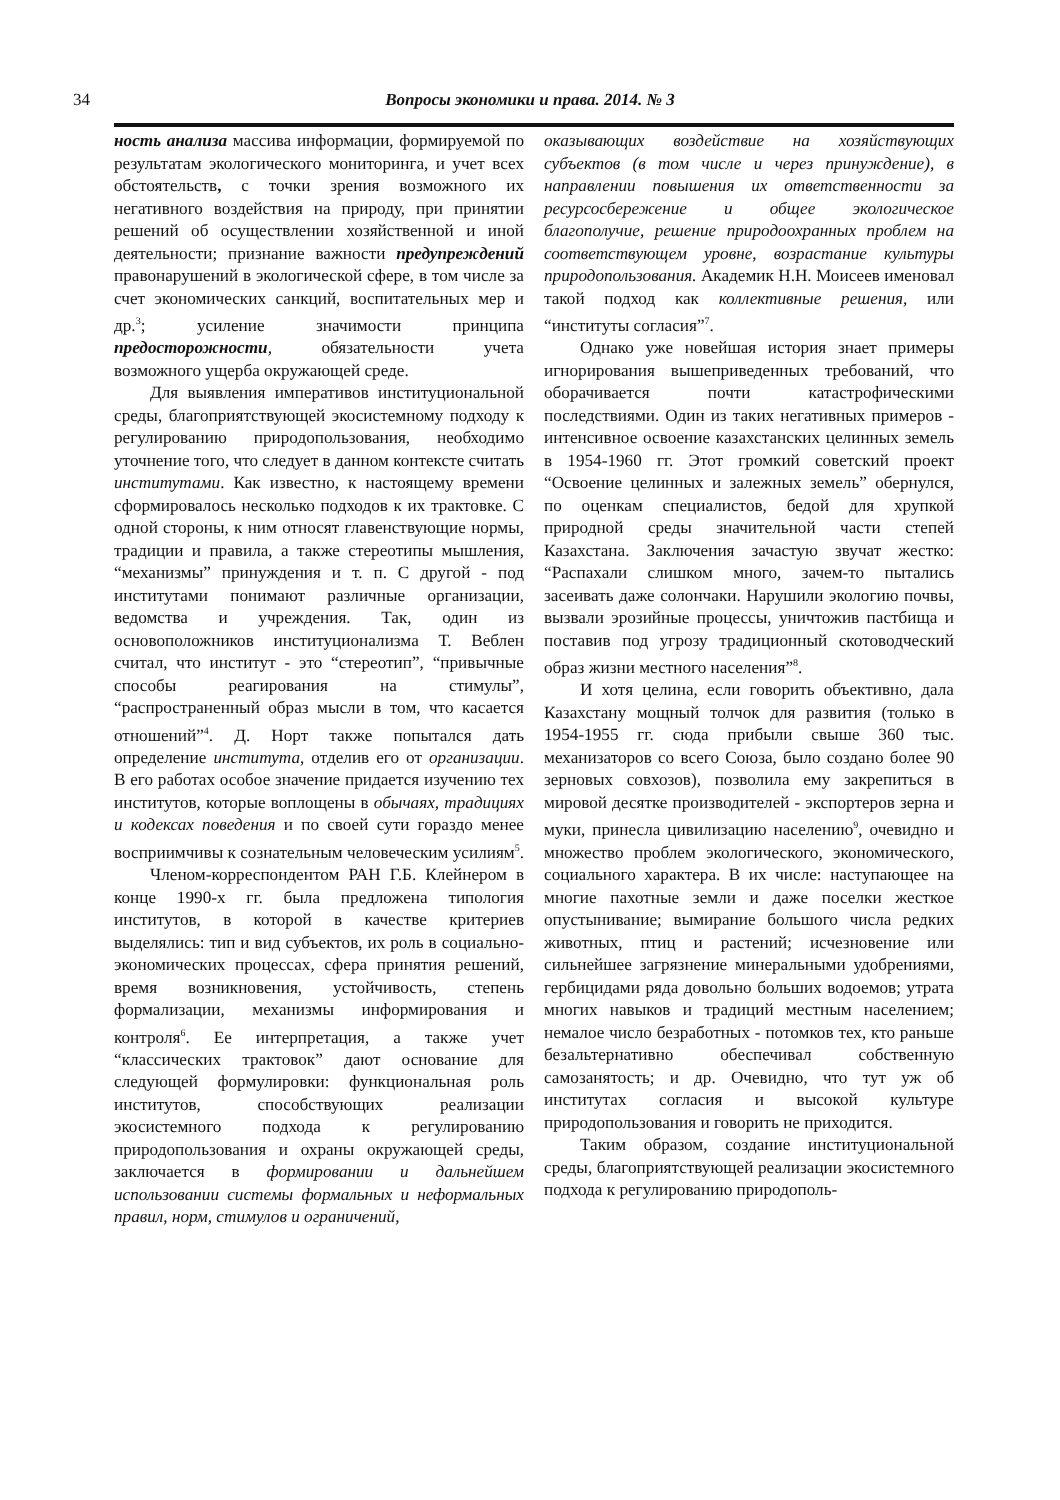34
Вопросы экономики и права. 2014. № 3
ность анализа массива информации, формируемой по результатам экологического мониторинга, и учет всех обстоятельств, с точки зрения возможного их негативного воздействия на природу, при принятии решений об осуществлении хозяйственной и иной деятельности; признание важности предупреждений правонарушений в экологической сфере, в том числе за счет экономических санкций, воспитательных мер и др.<sup>3</sup>; усиление значимости принципа предосторожности, обязательности учета возможного ущерба окружающей среде.
Для выявления императивов институциональной среды, благоприятствующей экосистемному подходу к регулированию природопользования, необходимо уточнение того, что следует в данном контексте считать институтами. Как известно, к настоящему времени сформировалось несколько подходов к их трактовке. С одной стороны, к ним относят главенствующие нормы, традиции и правила, а также стереотипы мышления, “механизмы” принуждения и т. п. С другой - под институтами понимают различные организации, ведомства и учреждения. Так, один из основоположников институционализма Т. Веблен считал, что институт - это “стереотип”, “привычные способы реагирования на стимулы”, “распространенный образ мысли в том, что касается отношений”<sup>4</sup>. Д. Норт также попытался дать определение института, отделив его от организации. В его работах особое значение придается изучению тех институтов, которые воплощены в обычаях, традициях и кодексах поведения и по своей сути гораздо менее восприимчивы к сознательным человеческим усилиям<sup>5</sup>.
Членом-корреспондентом РАН Г.Б. Клейнером в конце 1990-х гг. была предложена типология институтов, в которой в качестве критериев выделялись: тип и вид субъектов, их роль в социально-экономических процессах, сфера принятия решений, время возникновения, устойчивость, степень формализации, механизмы информирования и контроля<sup>6</sup>. Ее интерпретация, а также учет “классических трактовок” дают основание для следующей формулировки: функциональная роль институтов, способствующих реализации экосистемного подхода к регулированию природопользования и охраны окружающей среды, заключается в формировании и дальнейшем использовании системы формальных и неформальных правил, норм, стимулов и ограничений,
оказывающих воздействие на хозяйствующих субъектов (в том числе и через принуждение), в направлении повышения их ответственности за ресурсосбережение и общее экологическое благополучие, решение природоохранных проблем на соответствующем уровне, возрастание культуры природопользования. Академик Н.Н. Моисеев именовал такой подход как коллективные решения, или “институты согласия”<sup>7</sup>.
Однако уже новейшая история знает примеры игнорирования вышеприведенных требований, что оборачивается почти катастрофическими последствиями. Один из таких негативных примеров - интенсивное освоение казахстанских целинных земель в 1954-1960 гг. Этот громкий советский проект “Освоение целинных и залежных земель” обернулся, по оценкам специалистов, бедой для хрупкой природной среды значительной части степей Казахстана. Заключения зачастую звучат жестко: “Распахали слишком много, зачем-то пытались засеивать даже солончаки. Нарушили экологию почвы, вызвали эрозийные процессы, уничтожив пастбища и поставив под угрозу традиционный скотоводческий образ жизни местного населения”<sup>8</sup>.
И хотя целина, если говорить объективно, дала Казахстану мощный толчок для развития (только в 1954-1955 гг. сюда прибыли свыше 360 тыс. механизаторов со всего Союза, было создано более 90 зерновых совхозов), позволила ему закрепиться в мировой десятке производителей - экспортеров зерна и муки, принесла цивилизацию населению<sup>9</sup>, очевидно и множество проблем экологического, экономического, социального характера. В их числе: наступающее на многие пахотные земли и даже поселки жесткое опустынивание; вымирание большого числа редких животных, птиц и растений; исчезновение или сильнейшее загрязнение минеральными удобрениями, гербицидами ряда довольно больших водоемов; утрата многих навыков и традиций местным населением; немалое число безработных - потомков тех, кто раньше безальтернативно обеспечивал собственную самозанятость; и др. Очевидно, что тут уж об институтах согласия и высокой культуре природопользования и говорить не приходится.
Таким образом, создание институциональной среды, благоприятствующей реализации экосистемного подхода к регулированию природополь-